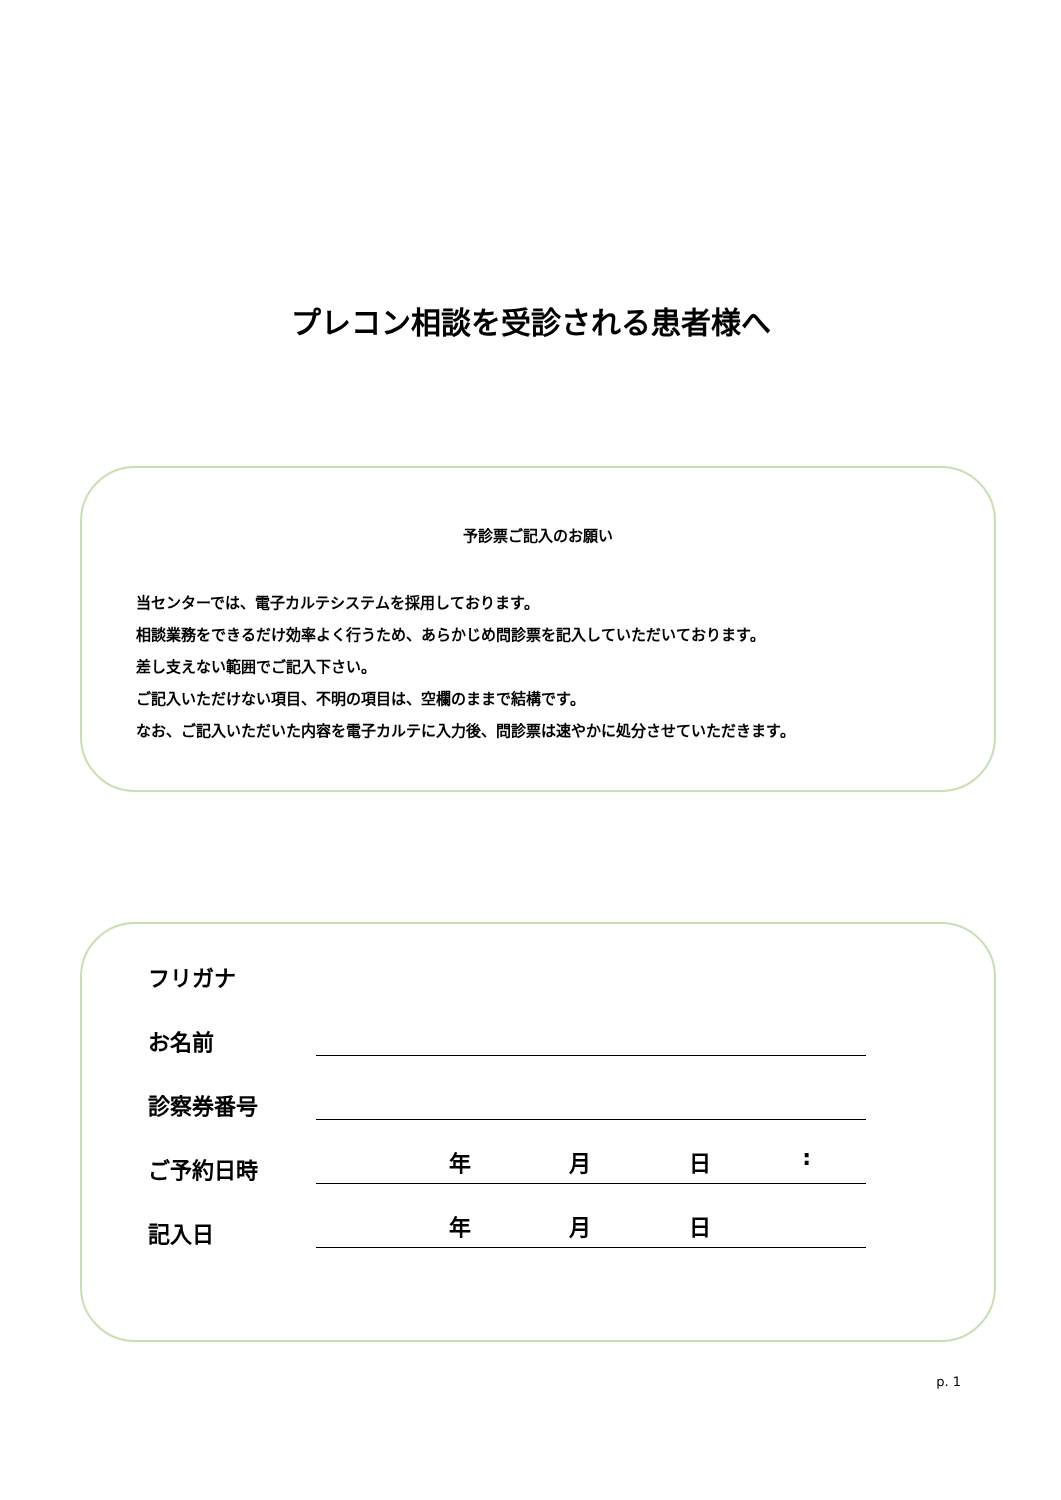プレコン相談を受診される患者様へ
予診票ご記入のお願い
当センターでは、電子カルテシステムを採用しております。
相談業務をできるだけ効率よく行うため、あらかじめ問診票を記入していただいております。
差し支えない範囲でご記入下さい。
ご記入いただけない項目、不明の項目は、空欄のままで結構です。
なお、ご記入いただいた内容を電子カルテに入力後、問診票は速やかに処分させていただきます。
フリガナ
お名前
診察券番号
ご予約日時
年 月 日 :
記入日
年 月 日
p. 1